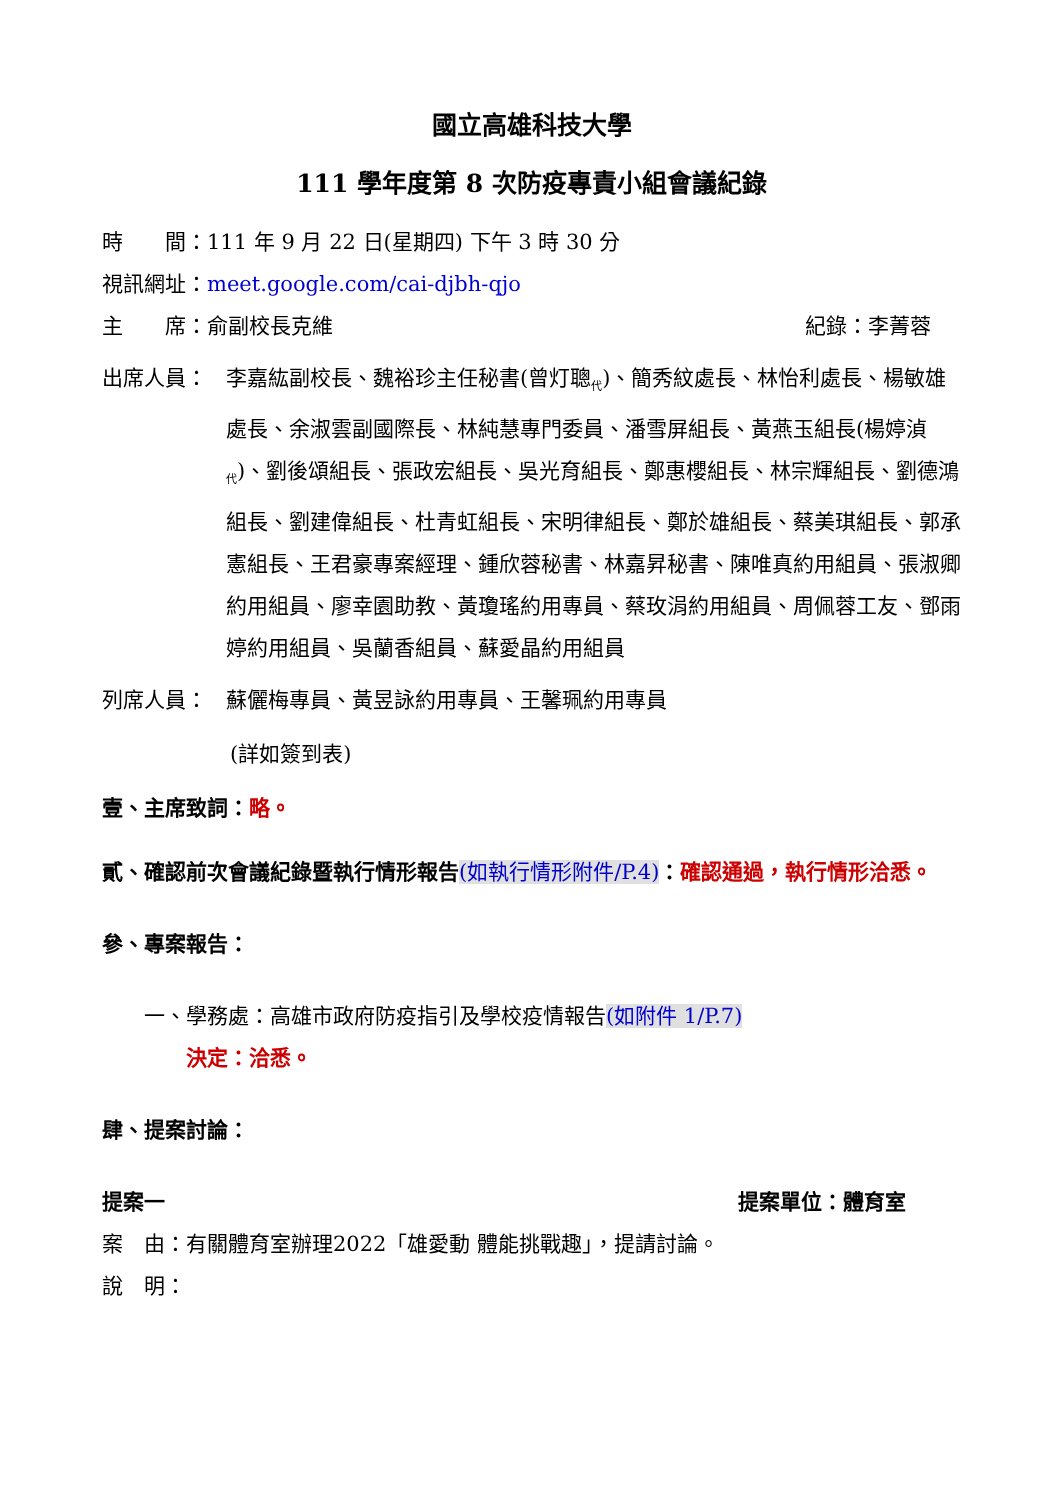國立高雄科技大學
111 學年度第 8 次防疫專責小組會議紀錄
時　　間：111 年 9 月 22 日(星期四) 下午 3 時 30 分
視訊網址：meet.google.com/cai-djbh-qjo
主　　席：俞副校長克維 紀錄：李菁蓉
出席人員： 李嘉紘副校長、魏裕珍主任秘書(曾灯聰<sub>代</sub>)、簡秀紋處長、林怡利處長、楊敏雄處長、余淑雲副國際長、林純慧專門委員、潘雪屏組長、黃燕玉組長(楊婷湞<sub>代</sub>)、劉後頌組長、張政宏組長、吳光育組長、鄭惠櫻組長、林宗輝組長、劉德鴻組長、劉建偉組長、杜青虹組長、宋明律組長、鄭於雄組長、蔡美琪組長、郭承憲組長、王君豪專案經理、鍾欣蓉秘書、林嘉昇秘書、陳唯真約用組員、張淑卿約用組員、廖幸園助教、黃瓊瑤約用專員、蔡玫涓約用組員、周佩蓉工友、鄧雨婷約用組員、吳蘭香組員、蘇愛晶約用組員
列席人員： 蘇儷梅專員、黃昱詠約用專員、王馨珮約用專員
(詳如簽到表)
壹、主席致詞：略。
貳、確認前次會議紀錄暨執行情形報告(如執行情形附件/P.4)：確認通過，執行情形洽悉。
參、專案報告：
一、學務處：高雄市政府防疫指引及學校疫情報告(如附件 1/P.7)
決定：洽悉。
肆、提案討論：
提案一 提案單位：體育室
案　由：有關體育室辦理2022「雄愛動 體能挑戰趣」，提請討論。
說　明：